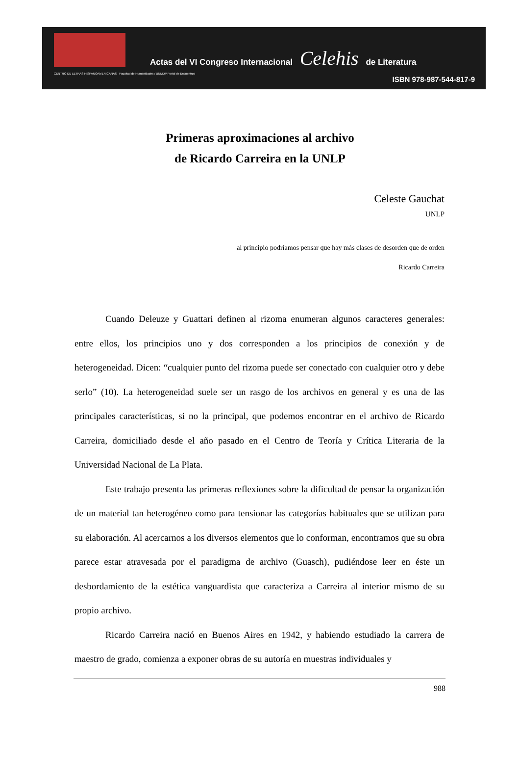CENTRO DE LETRAS HISPANOAMERICANAS Facultad de Humanidades / UNMDP Portal de Encuentros
Actas del VI Congreso Internacional Celehis de Literatura
ISBN 978-987-544-817-9
Primeras aproximaciones al archivo
de Ricardo Carreira en la UNLP
Celeste Gauchat
UNLP
al principio podríamos pensar que hay más clases de desorden que de orden
Ricardo Carreira
Cuando Deleuze y Guattari definen al rizoma enumeran algunos caracteres generales: entre ellos, los principios uno y dos corresponden a los principios de conexión y de heterogeneidad. Dicen: “cualquier punto del rizoma puede ser conectado con cualquier otro y debe serlo” (10). La heterogeneidad suele ser un rasgo de los archivos en general y es una de las principales características, si no la principal, que podemos encontrar en el archivo de Ricardo Carreira, domiciliado desde el año pasado en el Centro de Teoría y Crítica Literaria de la Universidad Nacional de La Plata.
Este trabajo presenta las primeras reflexiones sobre la dificultad de pensar la organización de un material tan heterogéneo como para tensionar las categorías habituales que se utilizan para su elaboración. Al acercarnos a los diversos elementos que lo conforman, encontramos que su obra parece estar atravesada por el paradigma de archivo (Guasch), pudiéndose leer en éste un desbordamiento de la estética vanguardista que caracteriza a Carreira al interior mismo de su propio archivo.
Ricardo Carreira nació en Buenos Aires en 1942, y habiendo estudiado la carrera de maestro de grado, comienza a exponer obras de su autoría en muestras individuales y
988